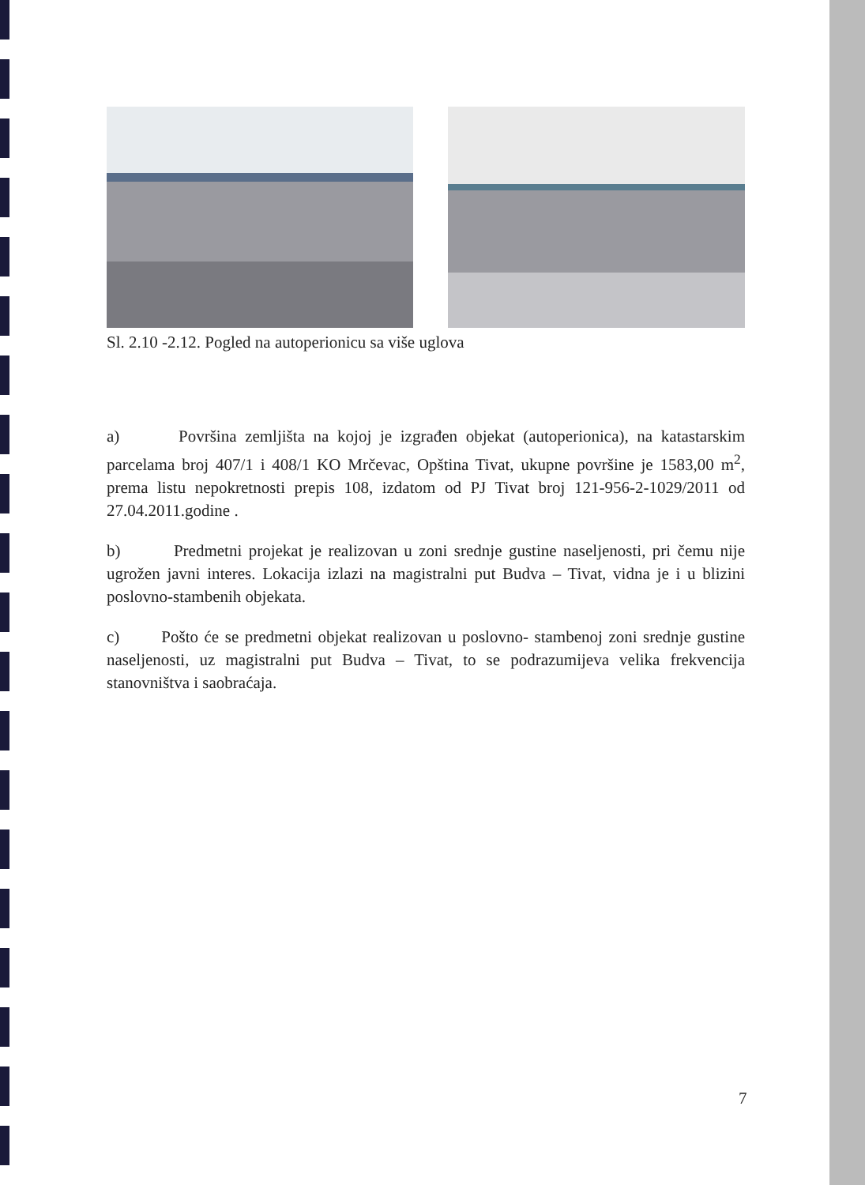Sl. 2.10 -2.12. Pogled na autoperionicu sa više uglova
a) Površina zemljišta na kojoj je izgrađen objekat (autoperionica), na katastarskim parcelama broj 407/1 i 408/1 KO Mrčevac, Opština Tivat, ukupne površine je 1583,00 m<sup>2</sup>, prema listu nepokretnosti prepis 108, izdatom od PJ Tivat broj 121-956-2-1029/2011 od 27.04.2011.godine .
b) Predmetni projekat je realizovan u zoni srednje gustine naseljenosti, pri čemu nije ugrožen javni interes. Lokacija izlazi na magistralni put Budva – Tivat, vidna je i u blizini poslovno-stambenih objekata.
c) Pošto će se predmetni objekat realizovan u poslovno- stambenoj zoni srednje gustine naseljenosti, uz magistralni put Budva – Tivat, to se podrazumijeva velika frekvencija stanovništva i saobraćaja.
7